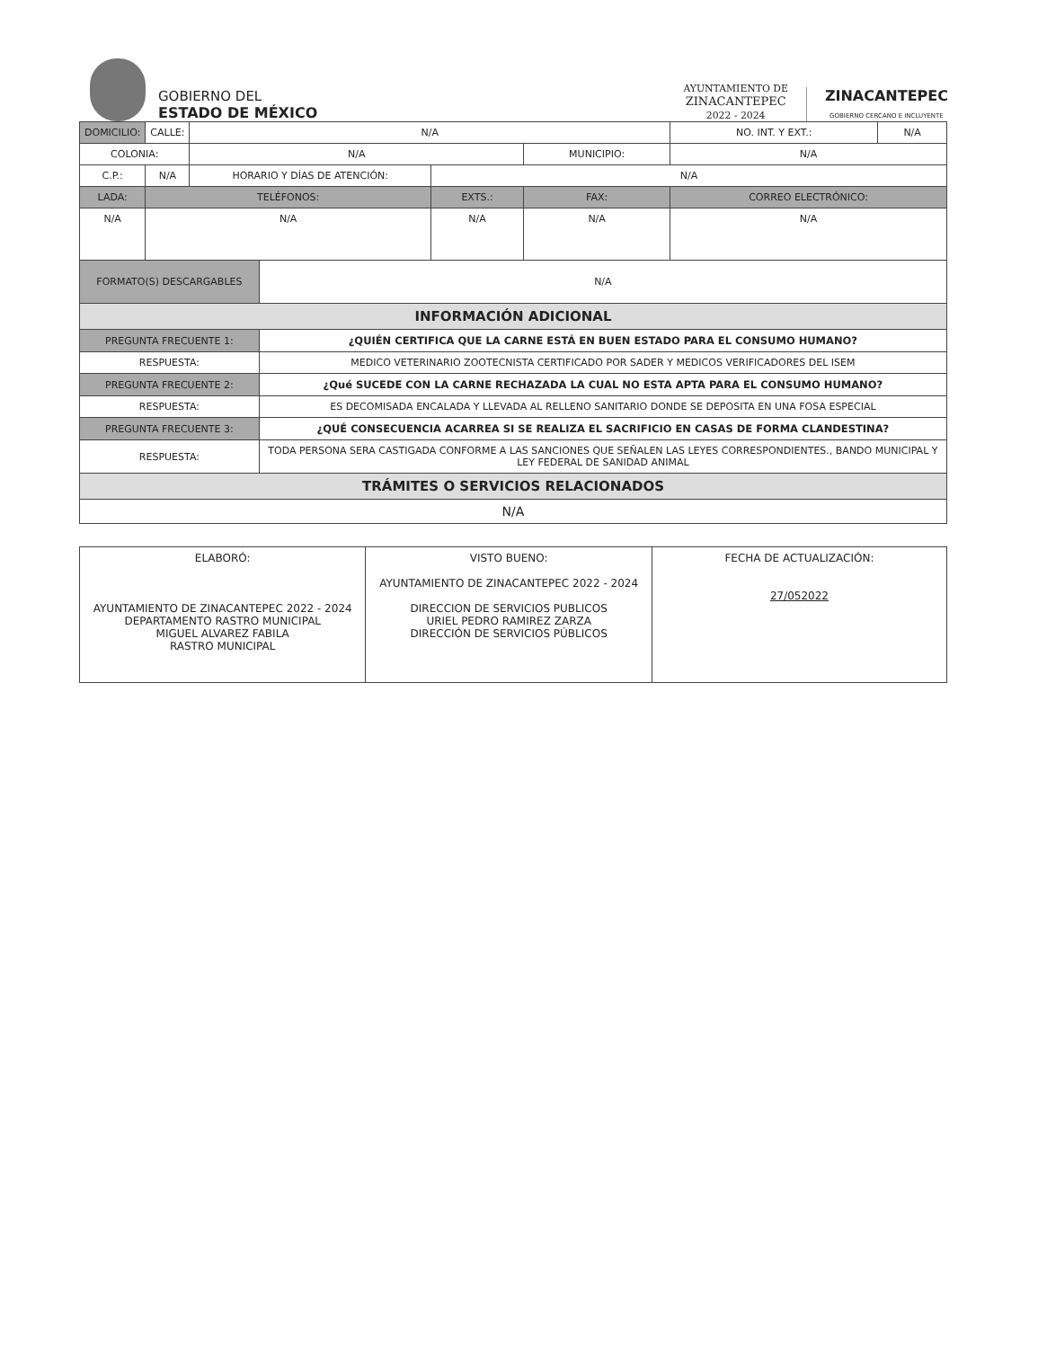GOBIERNO DEL
ESTADO DE MÉXICO
AYUNTAMIENTO DE
ZINACANTEPEC
2022 - 2024
ZINACANTEPEC
GOBIERNO CERCANO E INCLUYENTE
| DOMICILIO: | CALLE: | N/A | | | | | NO. INT. Y EXT.: | N/A |
| COLONIA: | | N/A | | | MUNICIPIO: | N/A | | |
| C.P.: | N/A | HORARIO Y DÍAS DE ATENCIÓN: | | N/A | | | | |
| LADA: | TELÉFONOS: | | | EXTS.: | FAX: | | CORREO ELECTRÓNICO: | |
| N/A | N/A | | | N/A | N/A | | N/A | |
| FORMATO(S) DESCARGABLES | | | N/A | | | | | |
| INFORMACIÓN ADICIONAL | | | | | | | | |
| PREGUNTA FRECUENTE 1: | | | ¿QUIÉN CERTIFICA QUE LA CARNE ESTÁ EN BUEN ESTADO PARA EL CONSUMO HUMANO? | | | | | |
| RESPUESTA: | | | MEDICO VETERINARIO ZOOTECNISTA CERTIFICADO POR SADER Y MEDICOS VERIFICADORES DEL ISEM | | | | | |
| PREGUNTA FRECUENTE 2: | | | ¿Qué SUCEDE CON LA CARNE RECHAZADA LA CUAL NO ESTA APTA PARA EL CONSUMO HUMANO? | | | | | |
| RESPUESTA: | | | ES DECOMISADA ENCALADA Y LLEVADA AL RELLENO SANITARIO DONDE SE DEPOSITA EN UNA FOSA ESPECIAL | | | | | |
| PREGUNTA FRECUENTE 3: | | | ¿QUÉ CONSECUENCIA ACARREA SI SE REALIZA EL SACRIFICIO EN CASAS DE FORMA CLANDESTINA? | | | | | |
| RESPUESTA: | | | TODA PERSONA SERA CASTIGADA CONFORME A LAS SANCIONES QUE SEÑALEN LAS LEYES CORRESPONDIENTES., BANDO MUNICIPAL Y LEY FEDERAL DE SANIDAD ANIMAL | | | | | |
| TRÁMITES O SERVICIOS RELACIONADOS | | | | | | | | |
| N/A | | | | | | | | |
| ELABORÓ: AYUNTAMIENTO DE ZINACANTEPEC 2022 - 2024 DEPARTAMENTO RASTRO MUNICIPAL MIGUEL ALVAREZ FABILA RASTRO MUNICIPAL | VISTO BUENO: AYUNTAMIENTO DE ZINACANTEPEC 2022 - 2024 DIRECCION DE SERVICIOS PUBLICOS URIEL PEDRO RAMIREZ ZARZA DIRECCIÓN DE SERVICIOS PÚBLICOS | FECHA DE ACTUALIZACIÓN: 27/052022 |